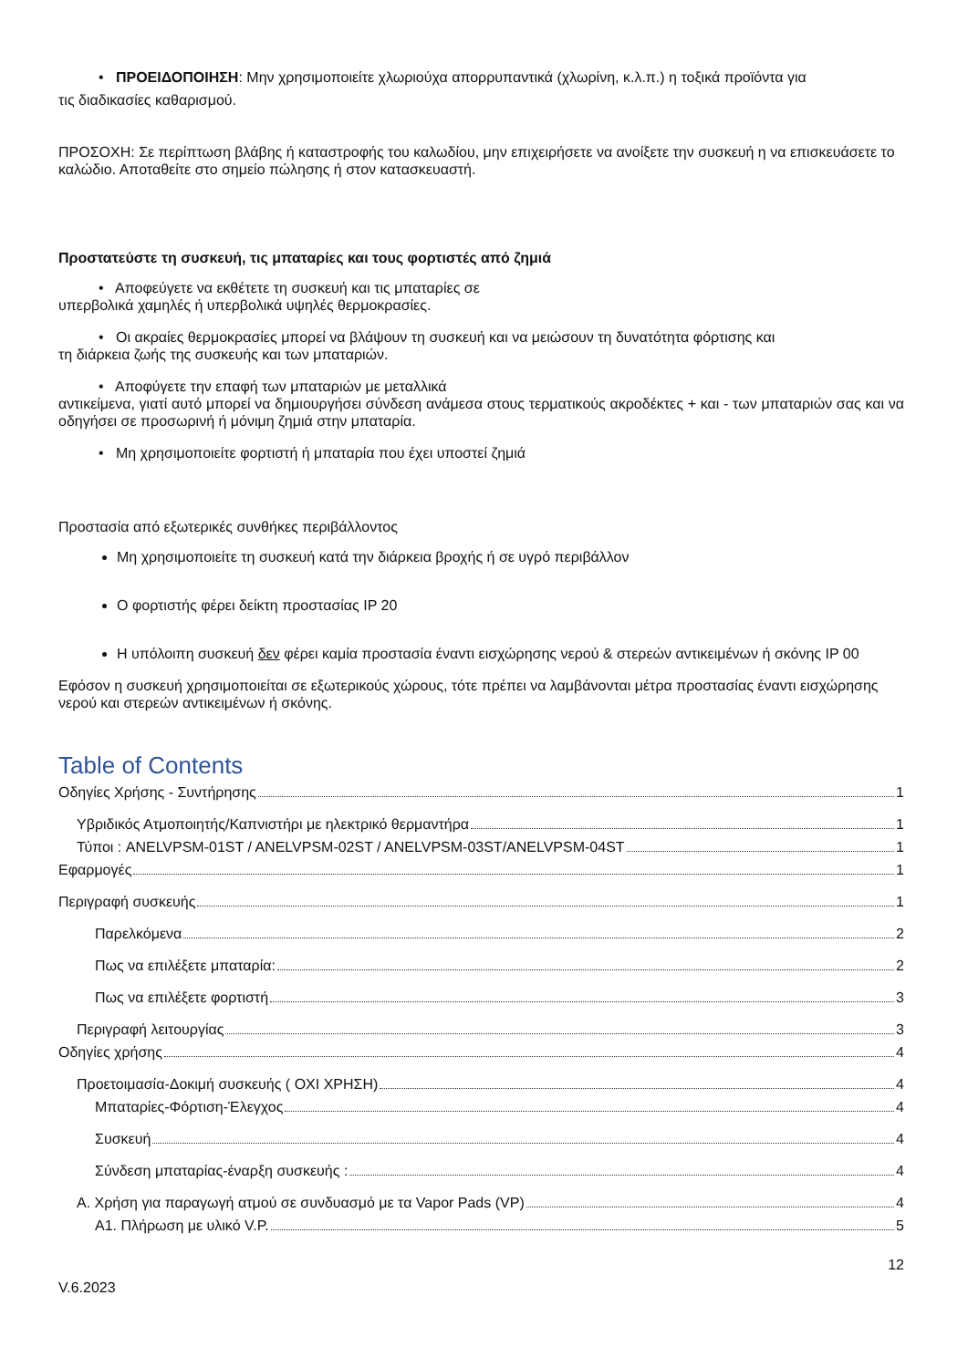• ΠΡΟΕΙΔΟΠΟΙΗΣΗ: Μην χρησιμοποιείτε χλωριούχα απορρυπαντικά (χλωρίνη, κ.λ.π.) η τοξικά προϊόντα για
τις διαδικασίες καθαρισμού.
ΠΡΟΣΟΧΗ: Σε περίπτωση βλάβης ή καταστροφής του καλωδίου, μην επιχειρήσετε να ανοίξετε την συσκευή η να επισκευάσετε το καλώδιο. Αποταθείτε στο σημείο πώλησης ή στον κατασκευαστή.
Προστατεύστε τη συσκευή, τις μπαταρίες και τους φορτιστές από ζημιά
• Αποφεύγετε να εκθέτετε τη συσκευή και τις μπαταρίες σε
υπερβολικά χαμηλές ή υπερβολικά υψηλές θερμοκρασίες.
• Οι ακραίες θερμοκρασίες μπορεί να βλάψουν τη συσκευή και να μειώσουν τη δυνατότητα φόρτισης και
τη διάρκεια ζωής της συσκευής και των μπαταριών.
• Αποφύγετε την επαφή των μπαταριών με μεταλλικά
αντικείμενα, γιατί αυτό μπορεί να δημιουργήσει σύνδεση ανάμεσα στους τερματικούς ακροδέκτες + και - των μπαταριών σας και να οδηγήσει σε προσωρινή ή μόνιμη ζημιά στην μπαταρία.
• Μη χρησιμοποιείτε φορτιστή ή μπαταρία που έχει υποστεί ζημιά
Προστασία από εξωτερικές συνθήκες περιβάλλοντος
Μη χρησιμοποιείτε τη συσκευή κατά την διάρκεια βροχής ή σε υγρό περιβάλλον
Ο φορτιστής φέρει δείκτη προστασίας IP 20
Η υπόλοιπη συσκευή δεν φέρει καμία προστασία έναντι εισχώρησης νερού & στερεών αντικειμένων ή σκόνης IP 00
Εφόσον η συσκευή χρησιμοποιείται σε εξωτερικούς χώρους, τότε πρέπει να λαμβάνονται μέτρα προστασίας έναντι εισχώρησης νερού και στερεών αντικειμένων ή σκόνης.
Table of Contents
Οδηγίες Χρήσης - Συντήρησης 1
Υβριδικός Ατμοποιητής/Καπνιστήρι με ηλεκτρικό θερμαντήρα 1
Τύποι : ANELVPSM-01ST / ANELVPSM-02ST / ANELVPSM-03ST/ANELVPSM-04ST 1
Εφαρμογές 1
Περιγραφή συσκευής 1
Παρελκόμενα 2
Πως να επιλέξετε μπαταρία: 2
Πως να επιλέξετε φορτιστή 3
Περιγραφή λειτουργίας 3
Οδηγίες χρήσης 4
Προετοιμασία-Δοκιμή συσκευής ( ΟΧΙ ΧΡΗΣΗ) 4
Μπαταρίες-Φόρτιση-Έλεγχος 4
Συσκευή 4
Σύνδεση μπαταρίας-έναρξη συσκευής : 4
A. Χρήση για παραγωγή ατμού σε συνδυασμό με τα Vapor Pads (VP) 4
A1. Πλήρωση με υλικό V.P. 5
12
V.6.2023